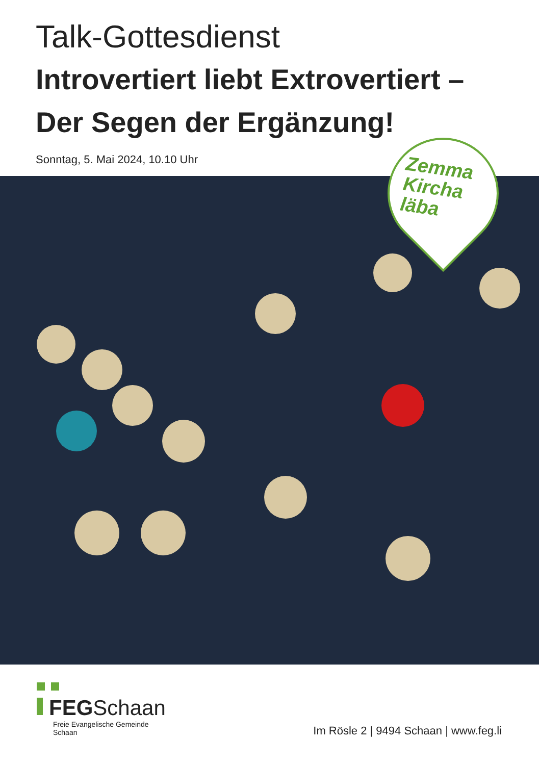Talk-Gottesdienst
Introvertiert liebt Extrovertiert –
Der Segen der Ergänzung!
Sonntag, 5. Mai 2024, 10.10 Uhr
Zemma
Kircha
läba
FEGSchaan
Freie Evangelische Gemeinde
Schaan
Im Rösle 2 | 9494 Schaan | www.feg.li